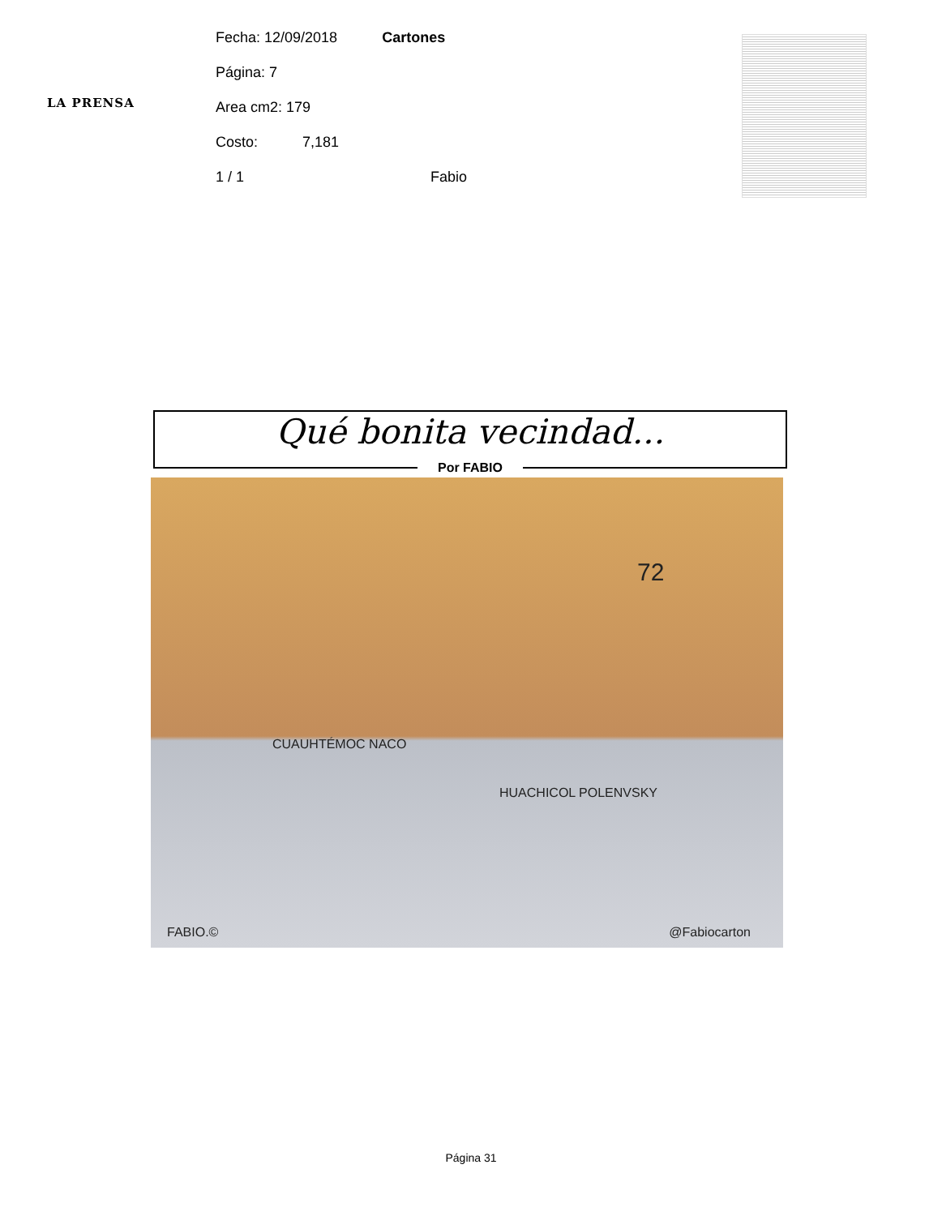LA PRENSA
Fecha: 12/09/2018 Cartones
Página: 7
Area cm2: 179
Costo: 7,181
1 / 1 Fabio
Qué bonita vecindad...
Por FABIO
CUAUHTÉMOC NACO
HUACHICOL POLENVSKY
72
FABIO.© @Fabiocarton
Página 31